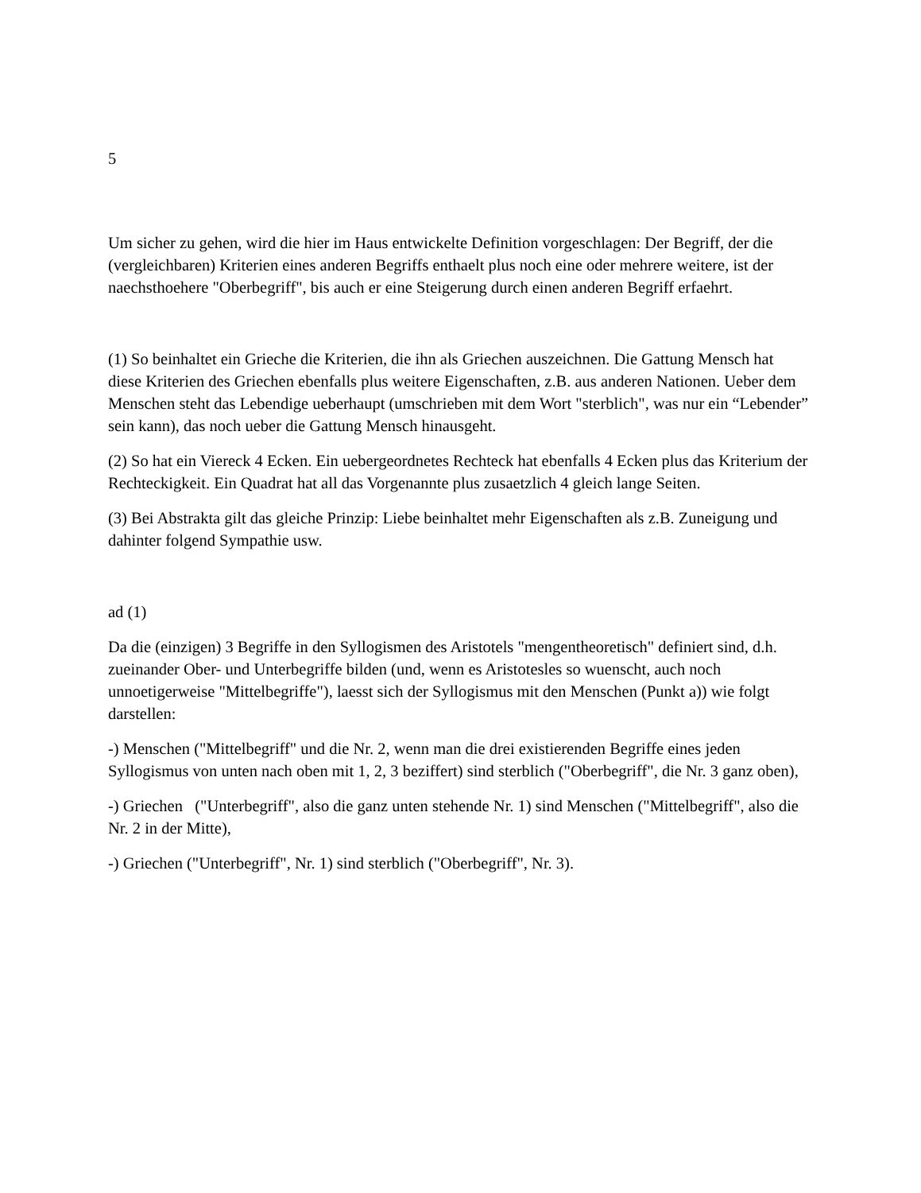5
Um sicher zu gehen, wird die hier im Haus entwickelte Definition vorgeschlagen: Der Begriff, der die (vergleichbaren) Kriterien eines anderen Begriffs enthaelt plus noch eine oder mehrere weitere, ist der naechsthoehere "Oberbegriff", bis auch er eine Steigerung durch einen anderen Begriff erfaehrt.
(1) So beinhaltet ein Grieche die Kriterien, die ihn als Griechen auszeichnen. Die Gattung Mensch hat diese Kriterien des Griechen ebenfalls plus weitere Eigenschaften, z.B. aus anderen Nationen. Ueber dem Menschen steht das Lebendige ueberhaupt (umschrieben mit dem Wort "sterblich", was nur ein “Lebender” sein kann), das noch ueber die Gattung Mensch hinausgeht.
(2) So hat ein Viereck 4 Ecken. Ein uebergeordnetes Rechteck hat ebenfalls 4 Ecken plus das Kriterium der Rechteckigkeit. Ein Quadrat hat all das Vorgenannte plus zusaetzlich 4 gleich lange Seiten.
(3) Bei Abstrakta gilt das gleiche Prinzip: Liebe beinhaltet mehr Eigenschaften als z.B. Zuneigung und dahinter folgend Sympathie usw.
ad (1)
Da die (einzigen) 3 Begriffe in den Syllogismen des Aristotels "mengentheoretisch" definiert sind, d.h. zueinander Ober- und Unterbegriffe bilden (und, wenn es Aristotesles so wuenscht, auch noch unnoetigerweise "Mittelbegriffe"), laesst sich der Syllogismus mit den Menschen (Punkt a)) wie folgt darstellen:
-) Menschen ("Mittelbegriff" und die Nr. 2, wenn man die drei existierenden Begriffe eines jeden Syllogismus von unten nach oben mit 1, 2, 3 beziffert) sind sterblich ("Oberbegriff", die Nr. 3 ganz oben),
-) Griechen ("Unterbegriff", also die ganz unten stehende Nr. 1) sind Menschen ("Mittelbegriff", also die Nr. 2 in der Mitte),
-) Griechen ("Unterbegriff", Nr. 1) sind sterblich ("Oberbegriff", Nr. 3).